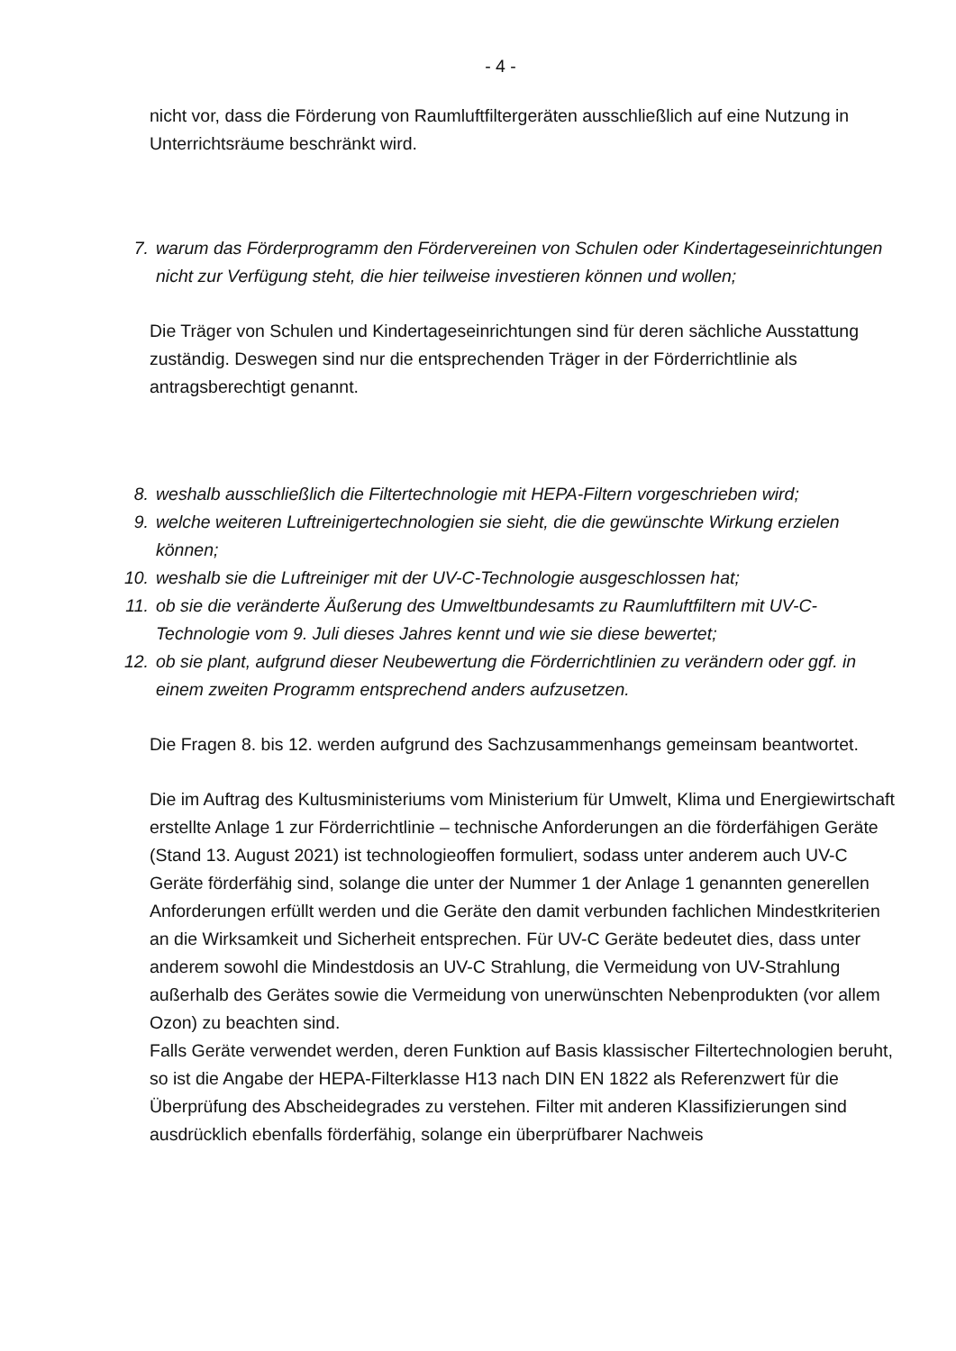- 4 -
nicht vor, dass die Förderung von Raumluftfiltergeräten ausschließlich auf eine Nutzung in Unterrichtsräume beschränkt wird.
7. warum das Förderprogramm den Fördervereinen von Schulen oder Kindertageseinrichtungen nicht zur Verfügung steht, die hier teilweise investieren können und wollen;
Die Träger von Schulen und Kindertageseinrichtungen sind für deren sächliche Ausstattung zuständig. Deswegen sind nur die entsprechenden Träger in der Förderrichtlinie als antragsberechtigt genannt.
8. weshalb ausschließlich die Filtertechnologie mit HEPA-Filtern vorgeschrieben wird;
9. welche weiteren Luftreinigertechnologien sie sieht, die die gewünschte Wirkung erzielen können;
10. weshalb sie die Luftreiniger mit der UV-C-Technologie ausgeschlossen hat;
11. ob sie die veränderte Äußerung des Umweltbundesamts zu Raumluftfiltern mit UV-C-Technologie vom 9. Juli dieses Jahres kennt und wie sie diese bewertet;
12. ob sie plant, aufgrund dieser Neubewertung die Förderrichtlinien zu verändern oder ggf. in einem zweiten Programm entsprechend anders aufzusetzen.
Die Fragen 8. bis 12. werden aufgrund des Sachzusammenhangs gemeinsam beantwortet.
Die im Auftrag des Kultusministeriums vom Ministerium für Umwelt, Klima und Energiewirtschaft erstellte Anlage 1 zur Förderrichtlinie – technische Anforderungen an die förderfähigen Geräte (Stand 13. August 2021) ist technologieoffen formuliert, sodass unter anderem auch UV-C Geräte förderfähig sind, solange die unter der Nummer 1 der Anlage 1 genannten generellen Anforderungen erfüllt werden und die Geräte den damit verbunden fachlichen Mindestkriterien an die Wirksamkeit und Sicherheit entsprechen. Für UV-C Geräte bedeutet dies, dass unter anderem sowohl die Mindestdosis an UV-C Strahlung, die Vermeidung von UV-Strahlung außerhalb des Gerätes sowie die Vermeidung von unerwünschten Nebenprodukten (vor allem Ozon) zu beachten sind.
Falls Geräte verwendet werden, deren Funktion auf Basis klassischer Filtertechnologien beruht, so ist die Angabe der HEPA-Filterklasse H13 nach DIN EN 1822 als Referenzwert für die Überprüfung des Abscheidegrades zu verstehen. Filter mit anderen Klassifizierungen sind ausdrücklich ebenfalls förderfähig, solange ein überprüfbarer Nachweis